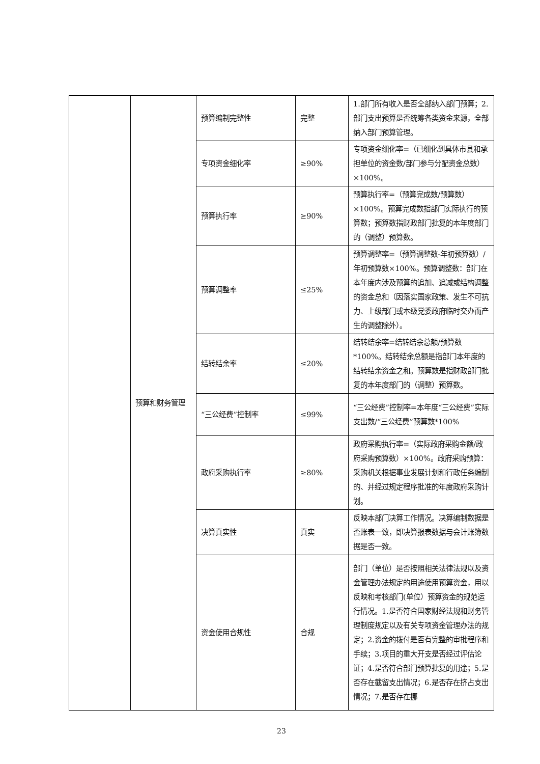| | 预算和财务管理 | 预算编制完整性 | 完整 | 1.部门所有收入是否全部纳入部门预算；2.部门支出预算是否统筹各类资金来源，全部纳入部门预算管理。 |
| | | 专项资金细化率 | ≥90% | 专项资金细化率=（已细化到具体市县和承担单位的资金数/部门参与分配资金总数）×100%。 |
| | | 预算执行率 | ≥90% | 预算执行率=（预算完成数/预算数）×100%。预算完成数指部门实际执行的预算数；预算数指财政部门批复的本年度部门的（调整）预算数。 |
| | | 预算调整率 | ≤25% | 预算调整率=（预算调整数-年初预算数）/年初预算数×100%。预算调整数：部门在本年度内涉及预算的追加、追减或结构调整的资金总和（因落实国家政策、发生不可抗力、上级部门或本级党委政府临时交办而产生的调整除外）。 |
| | | 结转结余率 | ≤20% | 结转结余率=结转结余总额/预算数*100%。结转结余总额是指部门本年度的结转结余资金之和。预算数是指财政部门批复的本年度部门的（调整）预算数。 |
| | | “三公经费”控制率 | ≤99% | “三公经费”控制率=本年度“三公经费”实际支出数/“三公经费”预算数*100% |
| | | 政府采购执行率 | ≥80% | 政府采购执行率=（实际政府采购金额/政府采购预算数）×100%。政府采购预算：采购机关根据事业发展计划和行政任务编制的、并经过规定程序批准的年度政府采购计划。 |
| | | 决算真实性 | 真实 | 反映本部门决算工作情况。决算编制数据是否账表一致，即决算报表数据与会计账簿数据是否一致。 |
| | | 资金使用合规性 | 合规 | 部门（单位）是否按照相关法律法规以及资金管理办法规定的用途使用预算资金，用以反映和考核部门(单位）预算资金的规范运行情况。1.是否符合国家财经法规和财务管理制度规定以及有关专项资金管理办法的规定；2.资金的拨付是否有完整的审批程序和手续；3.项目的重大开支是否经过评估论证；4.是否符合部门预算批复的用途；5.是否存在截留支出情况；6.是否存在挤占支出情况；7.是否存在挪 |
23